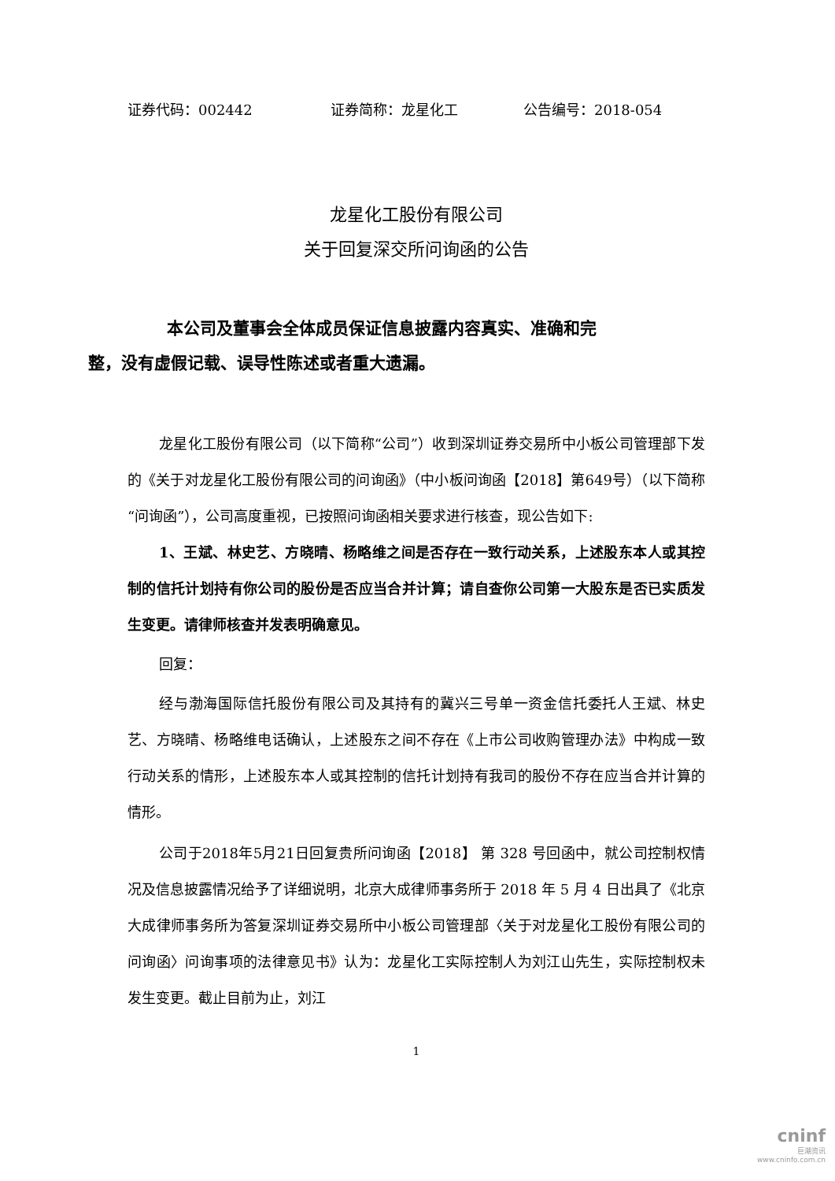证券代码：002442 证券简称：龙星化工 公告编号：2018-054
龙星化工股份有限公司
关于回复深交所问询函的公告
本公司及董事会全体成员保证信息披露内容真实、准确和完
整，没有虚假记载、误导性陈述或者重大遗漏。
龙星化工股份有限公司（以下简称“公司”）收到深圳证券交易所中小板公司管理部下发的《关于对龙星化工股份有限公司的问询函》（中小板问询函【2018】第649号）（以下简称“问询函”），公司高度重视，已按照问询函相关要求进行核查，现公告如下:
1、王斌、林史艺、方晓晴、杨略维之间是否存在一致行动关系，上述股东本人或其控制的信托计划持有你公司的股份是否应当合并计算；请自查你公司第一大股东是否已实质发生变更。请律师核查并发表明确意见。
回复：
经与渤海国际信托股份有限公司及其持有的冀兴三号单一资金信托委托人王斌、林史艺、方晓晴、杨略维电话确认，上述股东之间不存在《上市公司收购管理办法》中构成一致行动关系的情形，上述股东本人或其控制的信托计划持有我司的股份不存在应当合并计算的情形。
公司于2018年5月21日回复贵所问询函【2018】 第 328 号回函中，就公司控制权情况及信息披露情况给予了详细说明，北京大成律师事务所于 2018 年 5 月 4 日出具了《北京大成律师事务所为答复深圳证券交易所中小板公司管理部〈关于对龙星化工股份有限公司的问询函〉问询事项的法律意见书》认为：龙星化工实际控制人为刘江山先生，实际控制权未发生变更。截止目前为止，刘江
1
cninf
巨潮资讯
www.cninfo.com.cn